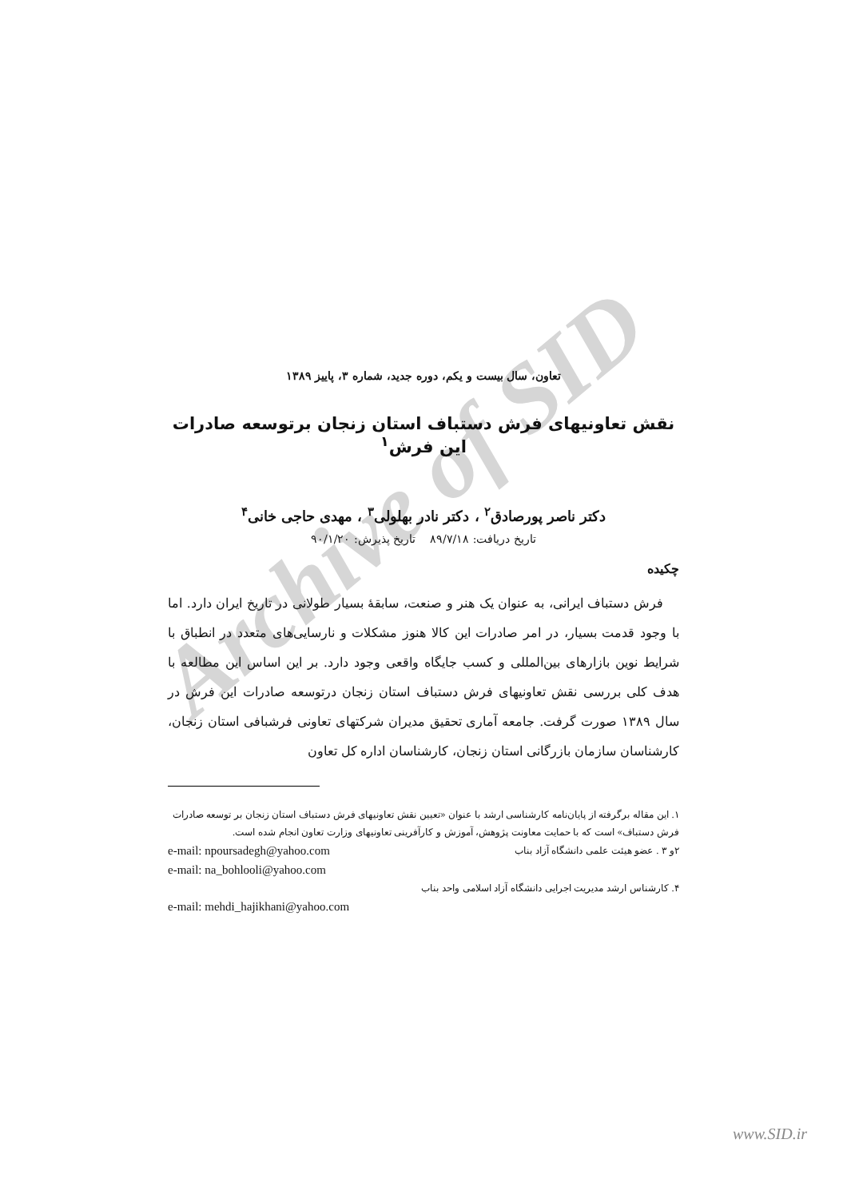Archive of SID
تعاون، سال بیست و یکم، دوره جدید، شماره ۳، پاییز ۱۳۸۹
نقش تعاونیهای فرش دستباف استان زنجان برتوسعه صادرات این فرش<sup>۱</sup>
دکتر ناصر پورصادق<sup>۲</sup> ، دکتر نادر بهلولی<sup>۳</sup> ، مهدی حاجی خانی<sup>۴</sup>
تاریخ دریافت: ۸۹/۷/۱۸ تاریخ پذیرش: ۹۰/۱/۲۰
چکیده
فرش دستباف ایرانی، به عنوان یک هنر و صنعت، سابقهٔ بسیار طولانی در تاریخ ایران دارد. اما با وجود قدمت بسیار، در امر صادرات این کالا هنوز مشکلات و نارسایی‌های متعدد در انطباق با شرایط نوین بازارهای بین‌المللی و کسب جایگاه واقعی وجود دارد. بر این اساس این مطالعه با هدف کلی بررسی نقش تعاونیهای فرش دستباف استان زنجان درتوسعه صادرات این فرش در سال ۱۳۸۹ صورت گرفت. جامعه آماری تحقیق مدیران شرکتهای تعاونی فرشبافی استان زنجان، کارشناسان سازمان بازرگانی استان زنجان، کارشناسان اداره کل تعاون
۱. این مقاله برگرفته از پایان‌نامه کارشناسی ارشد با عنوان «تعیین نقش تعاونیهای فرش دستباف استان زنجان بر توسعه صادرات فرش دستباف» است که با حمایت معاونت پژوهش، آموزش و کارآفرینی تعاونیهای وزارت تعاون انجام شده است.
۲و ۳ . عضو هیئت علمی دانشگاه آزاد بناب e-mail: npoursadegh@yahoo.com
e-mail: na_bohlooli@yahoo.com
۴. کارشناس ارشد مدیریت اجرایی دانشگاه آزاد اسلامی واحد بناب
e-mail: mehdi_hajikhani@yahoo.com
www.SID.ir